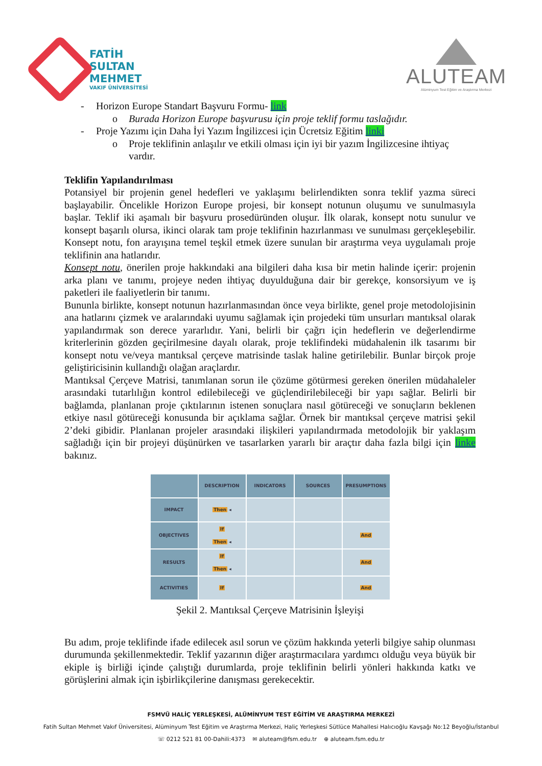FATİH
SULTAN
MEHMET
VAKIF ÜNİVERSİTESİ
ALUTEAM
Alüminyum Test Eğitim ve Araştırma Merkezi
- Horizon Europe Standart Başvuru Formu- link
o Burada Horizon Europe başvurusu için proje teklif formu taslağıdır.
- Proje Yazımı için Daha İyi Yazım İngilizcesi için Ücretsiz Eğitim linki
o Proje teklifinin anlaşılır ve etkili olması için iyi bir yazım İngilizcesine ihtiyaç vardır.
Teklifin Yapılandırılması
Potansiyel bir projenin genel hedefleri ve yaklaşımı belirlendikten sonra teklif yazma süreci başlayabilir. Öncelikle Horizon Europe projesi, bir konsept notunun oluşumu ve sunulmasıyla başlar. Teklif iki aşamalı bir başvuru prosedüründen oluşur. İlk olarak, konsept notu sunulur ve konsept başarılı olursa, ikinci olarak tam proje teklifinin hazırlanması ve sunulması gerçekleşebilir. Konsept notu, fon arayışına temel teşkil etmek üzere sunulan bir araştırma veya uygulamalı proje teklifinin ana hatlarıdır.
Konsept notu, önerilen proje hakkındaki ana bilgileri daha kısa bir metin halinde içerir: projenin arka planı ve tanımı, projeye neden ihtiyaç duyulduğuna dair bir gerekçe, konsorsiyum ve iş paketleri ile faaliyetlerin bir tanımı.
Bununla birlikte, konsept notunun hazırlanmasından önce veya birlikte, genel proje metodolojisinin ana hatlarını çizmek ve aralarındaki uyumu sağlamak için projedeki tüm unsurları mantıksal olarak yapılandırmak son derece yararlıdır. Yani, belirli bir çağrı için hedeflerin ve değerlendirme kriterlerinin gözden geçirilmesine dayalı olarak, proje teklifindeki müdahalenin ilk tasarımı bir konsept notu ve/veya mantıksal çerçeve matrisinde taslak haline getirilebilir. Bunlar birçok proje geliştiricisinin kullandığı olağan araçlardır.
Mantıksal Çerçeve Matrisi, tanımlanan sorun ile çözüme götürmesi gereken önerilen müdahaleler arasındaki tutarlılığın kontrol edilebileceği ve güçlendirilebileceği bir yapı sağlar. Belirli bir bağlamda, planlanan proje çıktılarının istenen sonuçlara nasıl götüreceği ve sonuçların beklenen etkiye nasıl götüreceği konusunda bir açıklama sağlar. Örnek bir mantıksal çerçeve matrisi şekil 2’deki gibidir. Planlanan projeler arasındaki ilişkileri yapılandırmada metodolojik bir yaklaşım sağladığı için bir projeyi düşünürken ve tasarlarken yararlı bir araçtır daha fazla bilgi için linke bakınız.
| | DESCRIPTION | INDICATORS | SOURCES | PRESUMPTIONS |
| --- | --- | --- | --- | --- |
| IMPACT | Then ◂ | | | |
| OBJECTIVES | If Then ◂ | | | And |
| RESULTS | If Then ◂ | | | And |
| ACTIVITIES | If | | | And |
Şekil 2. Mantıksal Çerçeve Matrisinin İşleyişi
Bu adım, proje teklifinde ifade edilecek asıl sorun ve çözüm hakkında yeterli bilgiye sahip olunması durumunda şekillenmektedir. Teklif yazarının diğer araştırmacılara yardımcı olduğu veya büyük bir ekiple iş birliği içinde çalıştığı durumlarda, proje teklifinin belirli yönleri hakkında katkı ve görüşlerini almak için işbirlikçilerine danışması gerekecektir.
FSMVÜ HALİÇ YERLEŞKESİ, ALÜMİNYUM TEST EĞİTİM VE ARAŞTIRMA MERKEZİ
Fatih Sultan Mehmet Vakıf Üniversitesi, Alüminyum Test Eğitim ve Araştırma Merkezi, Haliç Yerleşkesi Sütlüce Mahallesi Halıcıoğlu Kavşağı No:12 Beyoğlu/İstanbul
☏ 0212 521 81 00-Dahili:4373 ✉ aluteam@fsm.edu.tr ⊕ aluteam.fsm.edu.tr